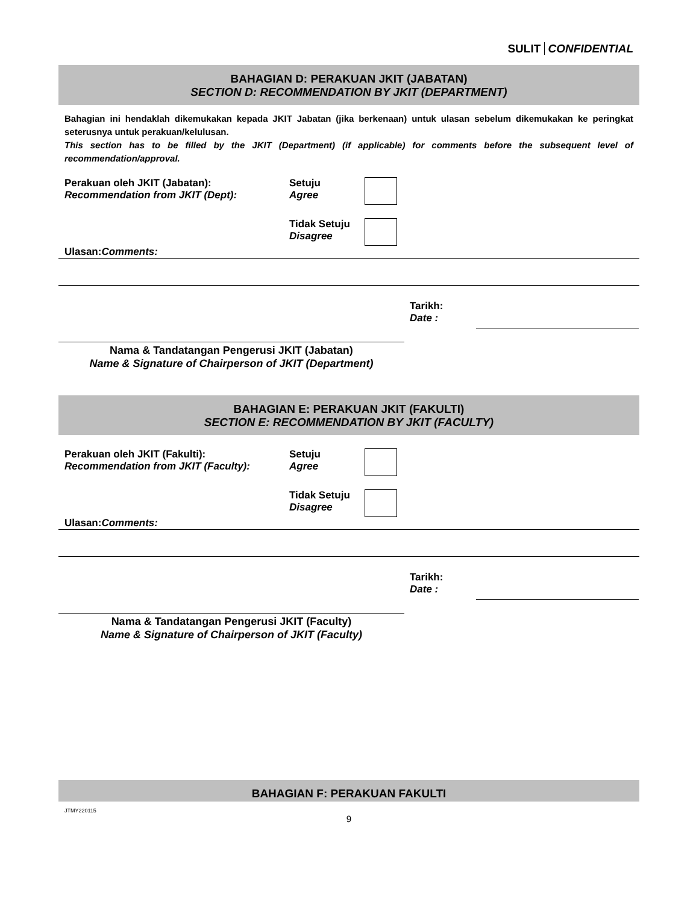SULIT CONFIDENTIAL
BAHAGIAN D: PERAKUAN JKIT (JABATAN)
SECTION D: RECOMMENDATION BY JKIT (DEPARTMENT)
Bahagian ini hendaklah dikemukakan kepada JKIT Jabatan (jika berkenaan) untuk ulasan sebelum dikemukakan ke peringkat seterusnya untuk perakuan/kelulusan.
This section has to be filled by the JKIT (Department) (if applicable) for comments before the subsequent level of recommendation/approval.
Perakuan oleh JKIT (Jabatan):
Recommendation from JKIT (Dept):
Setuju
Agree
Tidak Setuju
Disagree
Ulasan:
Comments:
Tarikh:
Date :
Nama & Tandatangan Pengerusi JKIT (Jabatan)
Name & Signature of Chairperson of JKIT (Department)
BAHAGIAN E: PERAKUAN JKIT (FAKULTI)
SECTION E: RECOMMENDATION BY JKIT (FACULTY)
Perakuan oleh JKIT (Fakulti):
Recommendation from JKIT (Faculty):
Setuju
Agree
Tidak Setuju
Disagree
Ulasan:
Comments:
Tarikh:
Date :
Nama & Tandatangan Pengerusi JKIT (Faculty)
Name & Signature of Chairperson of JKIT (Faculty)
BAHAGIAN F: PERAKUAN FAKULTI
JTMY220115
9